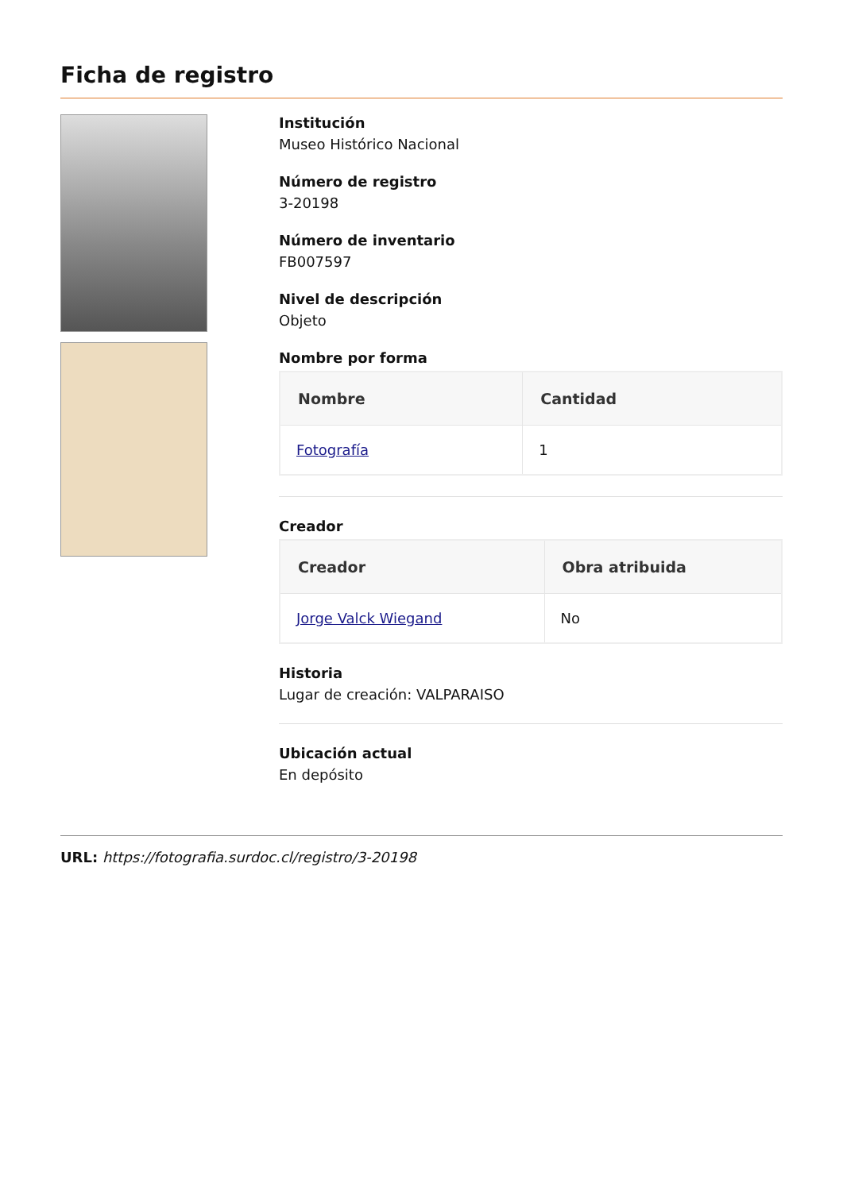Ficha de registro
Institución
Museo Histórico Nacional
Número de registro
3-20198
Número de inventario
FB007597
Nivel de descripción
Objeto
Nombre por forma
| Nombre | Cantidad |
| --- | --- |
| Fotografía | 1 |
Creador
| Creador | Obra atribuida |
| --- | --- |
| Jorge Valck Wiegand | No |
Historia
Lugar de creación: VALPARAISO
Ubicación actual
En depósito
URL: https://fotografia.surdoc.cl/registro/3-20198